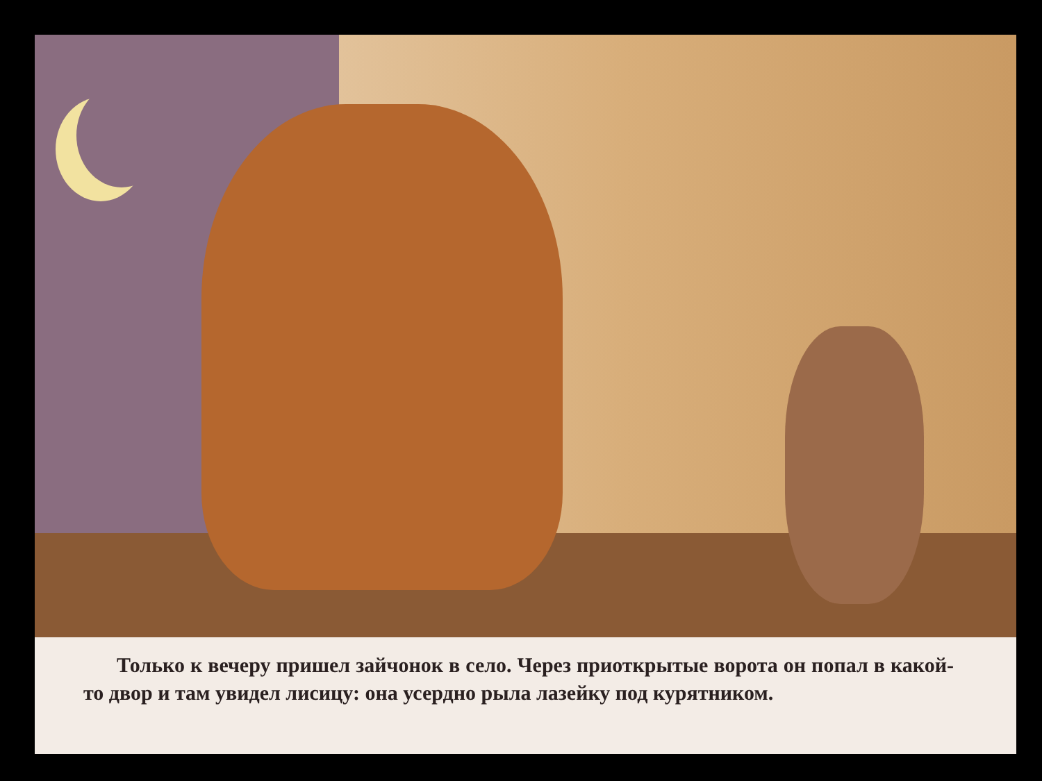Только к вечеру пришел зайчонок в село. Через приоткрытые ворота он попал в какой-то двор и там увидел лисицу: она усердно рыла лазейку под курятником.